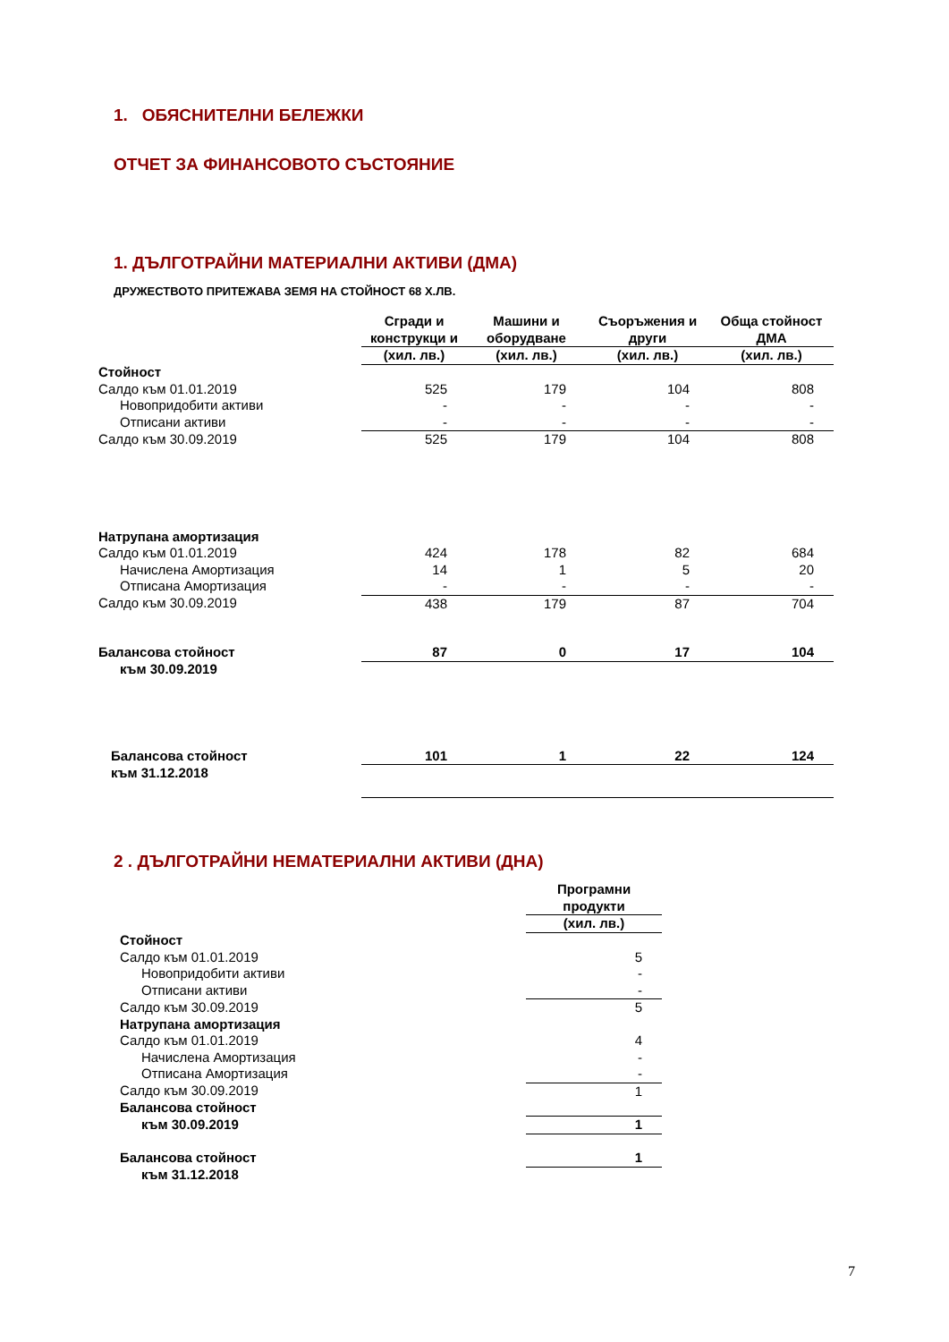1. ОБЯСНИТЕЛНИ БЕЛЕЖКИ
ОТЧЕТ ЗА ФИНАНСОВОТО СЪСТОЯНИЕ
1. ДЪЛГОТРАЙНИ МАТЕРИАЛНИ АКТИВИ (ДМА)
ДРУЖЕСТВОТО ПРИТЕЖАВА ЗЕМЯ НА СТОЙНОСТ 68 Х.ЛВ.
| | Сгради и конструкци и | Машини и оборудване | Съоръжения и други | Обща стойност ДМА |
| --- | --- | --- | --- | --- |
| | (хил. лв.) | (хил. лв.) | (хил. лв.) | (хил. лв.) |
| Стойност | | | | |
| Салдо към 01.01.2019 | 525 | 179 | 104 | 808 |
| Новопридобити активи | - | - | - | - |
| Отписани активи | - | - | - | - |
| Салдо към 30.09.2019 | 525 | 179 | 104 | 808 |
| Натрупана амортизация | | | | |
| Салдо към 01.01.2019 | 424 | 178 | 82 | 684 |
| Начислена Амортизация | 14 | 1 | 5 | 20 |
| Отписана Амортизация | - | - | - | - |
| Салдо към 30.09.2019 | 438 | 179 | 87 | 704 |
| Балансова стойност | 87 | 0 | 17 | 104 |
| към 30.09.2019 | | | | |
| Балансова стойност | 101 | 1 | 22 | 124 |
| към 31.12.2018 | | | | |
2 . ДЪЛГОТРАЙНИ НЕМАТЕРИАЛНИ АКТИВИ (ДНА)
| | Програмни продукти |
| --- | --- |
| | (хил. лв.) |
| Стойност | |
| Салдо към 01.01.2019 | 5 |
| Новопридобити активи | - |
| Отписани активи | - |
| Салдо към 30.09.2019 | 5 |
| Натрупана амортизация | |
| Салдо към 01.01.2019 | 4 |
| Начислена Амортизация | - |
| Отписана Амортизация | - |
| Салдо към 30.09.2019 | 1 |
| Балансова стойност | |
| към 30.09.2019 | 1 |
| Балансова стойност | 1 |
| към 31.12.2018 | |
7